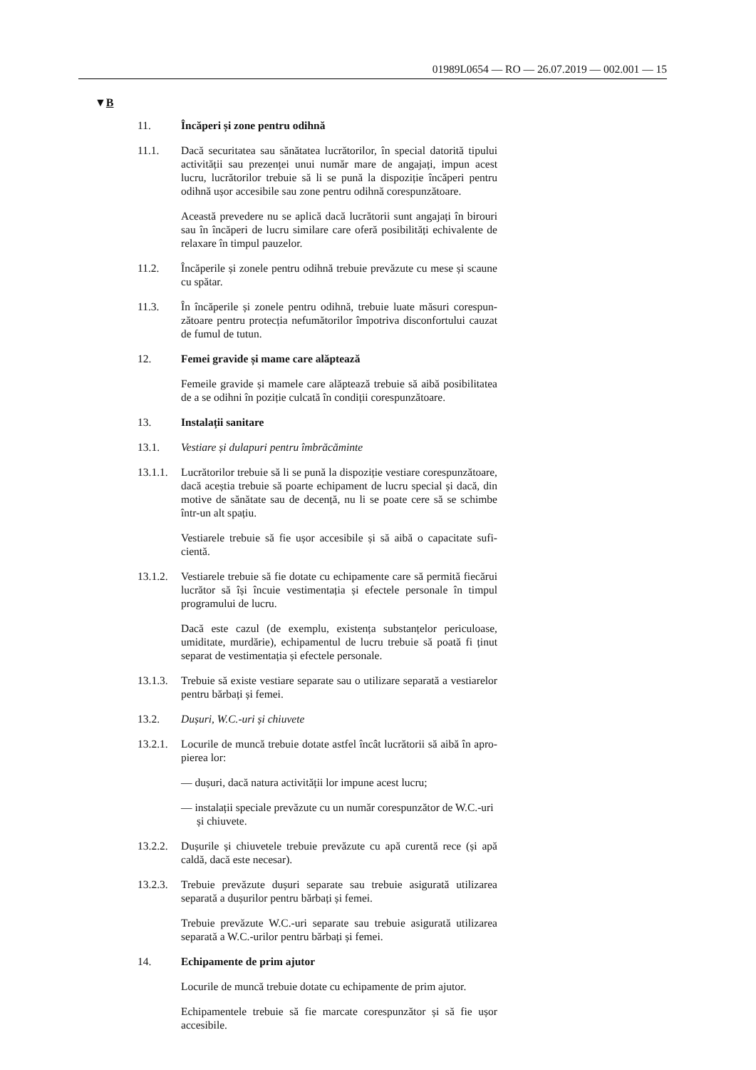01989L0654 — RO — 26.07.2019 — 002.001 — 15
▼B
11. Încăperi și zone pentru odihnă
11.1. Dacă securitatea sau sănătatea lucrătorilor, în special datorită tipului activității sau prezenței unui număr mare de angajați, impun acest lucru, lucrătorilor trebuie să li se pună la dispoziție încăperi pentru odihnă ușor accesibile sau zone pentru odihnă corespunzătoare.
Această prevedere nu se aplică dacă lucrătorii sunt angajați în birouri sau în încăperi de lucru similare care oferă posibilități echivalente de relaxare în timpul pauzelor.
11.2. Încăperile și zonele pentru odihnă trebuie prevăzute cu mese și scaune cu spătar.
11.3. În încăperile și zonele pentru odihnă, trebuie luate măsuri corespun­zătoare pentru protecția nefumătorilor împotriva disconfortului cauzat de fumul de tutun.
12. Femei gravide și mame care alăptează
Femeile gravide și mamele care alăptează trebuie să aibă posibilitatea de a se odihni în poziție culcată în condiții corespunzătoare.
13. Instalații sanitare
13.1. Vestiare și dulapuri pentru îmbrăcăminte
13.1.1.
Lucrătorilor trebuie să li se pună la dispoziție vestiare corespunzătoare, dacă aceștia trebuie să poarte echipament de lucru special și dacă, din motive de sănătate sau de decență, nu li se poate cere să se schimbe într-un alt spațiu.
Vestiarele trebuie să fie ușor accesibile și să aibă o capacitate sufi­cientă.
13.1.2.
Vestiarele trebuie să fie dotate cu echipamente care să permită fiecărui lucrător să își încuie vestimentația și efectele personale în timpul programului de lucru.
Dacă este cazul (de exemplu, existența substanțelor periculoase, umiditate, murdărie), echipamentul de lucru trebuie să poată fi ținut separat de vestimentația și efectele personale.
13.1.3.
Trebuie să existe vestiare separate sau o utilizare separată a vestiarelor pentru bărbați și femei.
13.2. Dușuri, W.C.-uri și chiuvete
13.2.1.
Locurile de muncă trebuie dotate astfel încât lucrătorii să aibă în apro­pierea lor:
— dușuri, dacă natura activității lor impune acest lucru;
— instalații speciale prevăzute cu un număr corespunzător de W.C.-uri și chiuvete.
13.2.2.
Dușurile și chiuvetele trebuie prevăzute cu apă curentă rece (și apă caldă, dacă este necesar).
13.2.3.
Trebuie prevăzute dușuri separate sau trebuie asigurată utilizarea separată a dușurilor pentru bărbați și femei.
Trebuie prevăzute W.C.-uri separate sau trebuie asigurată utilizarea separată a W.C.-urilor pentru bărbați și femei.
14. Echipamente de prim ajutor
Locurile de muncă trebuie dotate cu echipamente de prim ajutor.
Echipamentele trebuie să fie marcate corespunzător și să fie ușor accesibile.